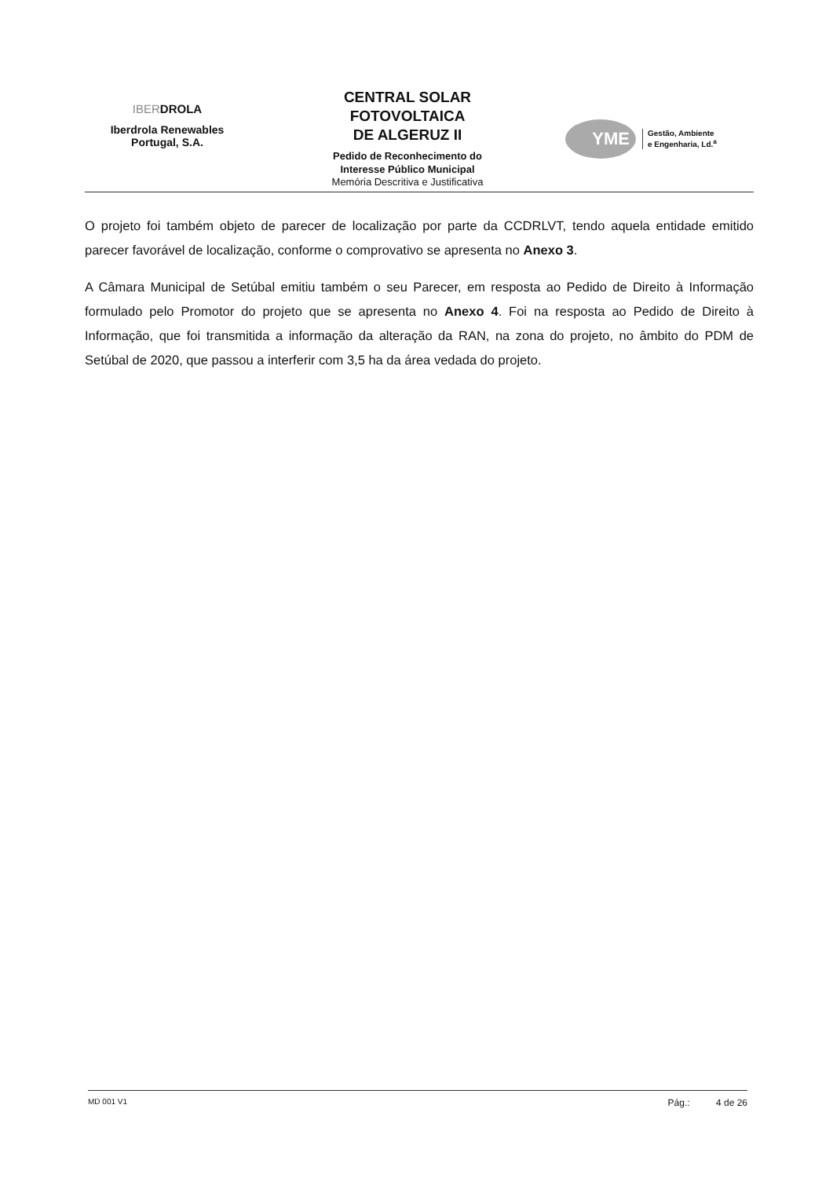IBERDROLA
Iberdrola Renewables
Portugal, S.A.
CENTRAL SOLAR
FOTOVOLTAICA
DE ALGERUZ II
Pedido de Reconhecimento do
Interesse Público Municipal
Memória Descritiva e Justificativa
YME
Gestão, Ambiente
e Engenharia, Ld.<sup>a</sup>
O projeto foi também objeto de parecer de localização por parte da CCDRLVT, tendo aquela entidade emitido parecer favorável de localização, conforme o comprovativo se apresenta no Anexo 3.
A Câmara Municipal de Setúbal emitiu também o seu Parecer, em resposta ao Pedido de Direito à Informação formulado pelo Promotor do projeto que se apresenta no Anexo 4. Foi na resposta ao Pedido de Direito à Informação, que foi transmitida a informação da alteração da RAN, na zona do projeto, no âmbito do PDM de Setúbal de 2020, que passou a interferir com 3,5 ha da área vedada do projeto.
MD 001 V1 Pág.: 4 de 26